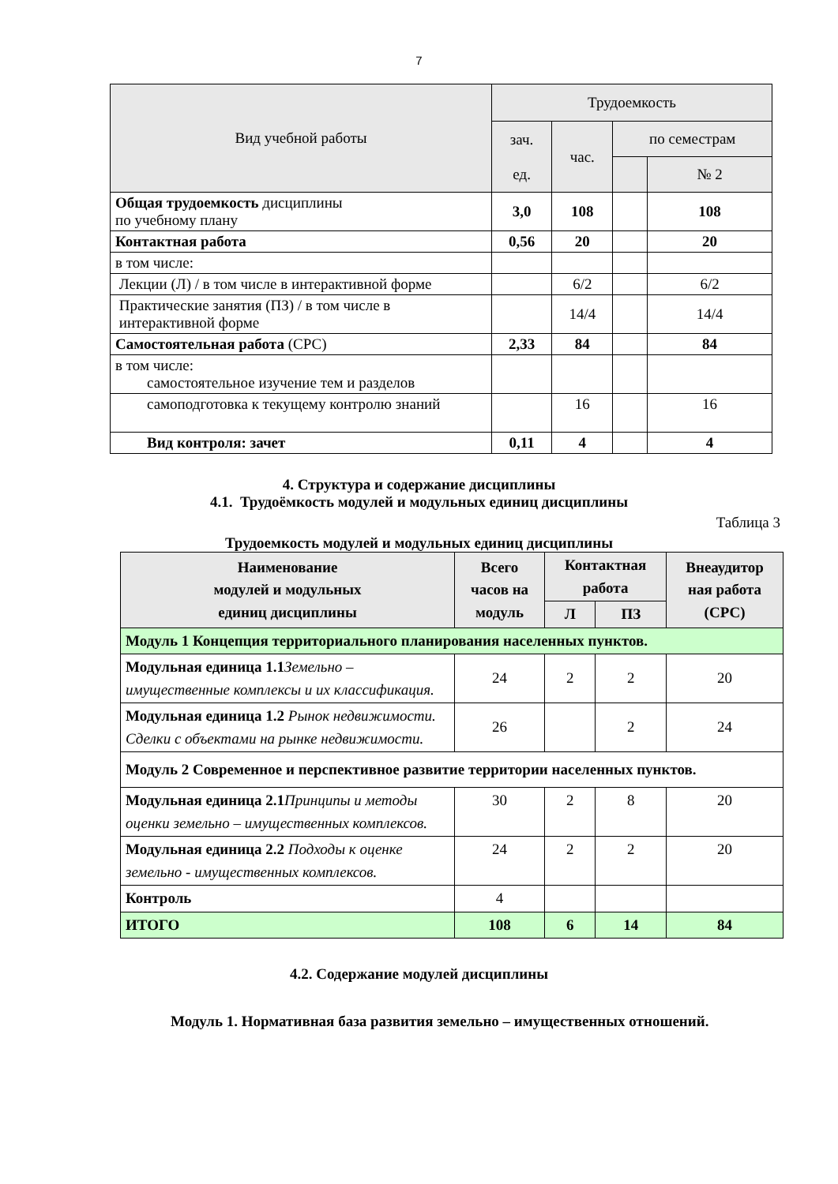7
| Вид учебной работы | Трудоемкость | | | |
| --- | --- | --- | --- | --- |
| | зач. ед. | час. | по семестрам | |
| | | | | № 2 |
| Общая трудоемкость дисциплины по учебному плану | 3,0 | 108 | | 108 |
| Контактная работа | 0,56 | 20 | | 20 |
| в том числе: | | | | |
| Лекции (Л) / в том числе в интерактивной форме | | 6/2 | | 6/2 |
| Практические занятия (ПЗ) / в том числе в интерактивной форме | | 14/4 | | 14/4 |
| Самостоятельная работа (СРС) | 2,33 | 84 | | 84 |
| в том числе: самостоятельное изучение тем и разделов | | | | |
| самоподготовка к текущему контролю знаний | | 16 | | 16 |
| Вид контроля: зачет | 0,11 | 4 | | 4 |
4. Структура и содержание дисциплины
4.1. Трудоёмкость модулей и модульных единиц дисциплины
Таблица 3
Трудоемкость модулей и модульных единиц дисциплины
| Наименование модулей и модульных единиц дисциплины | Всего часов на модуль | Контактная работа | | Внеаудитор ная работа (СРС) |
| --- | --- | --- | --- | --- |
| | | Л | ПЗ | |
| Модуль 1 Концепция территориального планирования населенных пунктов. | | | | |
| Модульная единица 1.1 Земельно – имущественные комплексы и их классификация. | 24 | 2 | 2 | 20 |
| Модульная единица 1.2 Рынок недвижимости. Сделки с объектами на рынке недвижимости. | 26 | | 2 | 24 |
| Модуль 2 Современное и перспективное развитие территории населенных пунктов. | | | | |
| Модульная единица 2.1 Принципы и методы оценки земельно – имущественных комплексов. | 30 | 2 | 8 | 20 |
| Модульная единица 2.2 Подходы к оценке земельно - имущественных комплексов. | 24 | 2 | 2 | 20 |
| Контроль | 4 | | | |
| ИТОГО | 108 | 6 | 14 | 84 |
4.2. Содержание модулей дисциплины
Модуль 1. Нормативная база развития земельно – имущественных отношений.